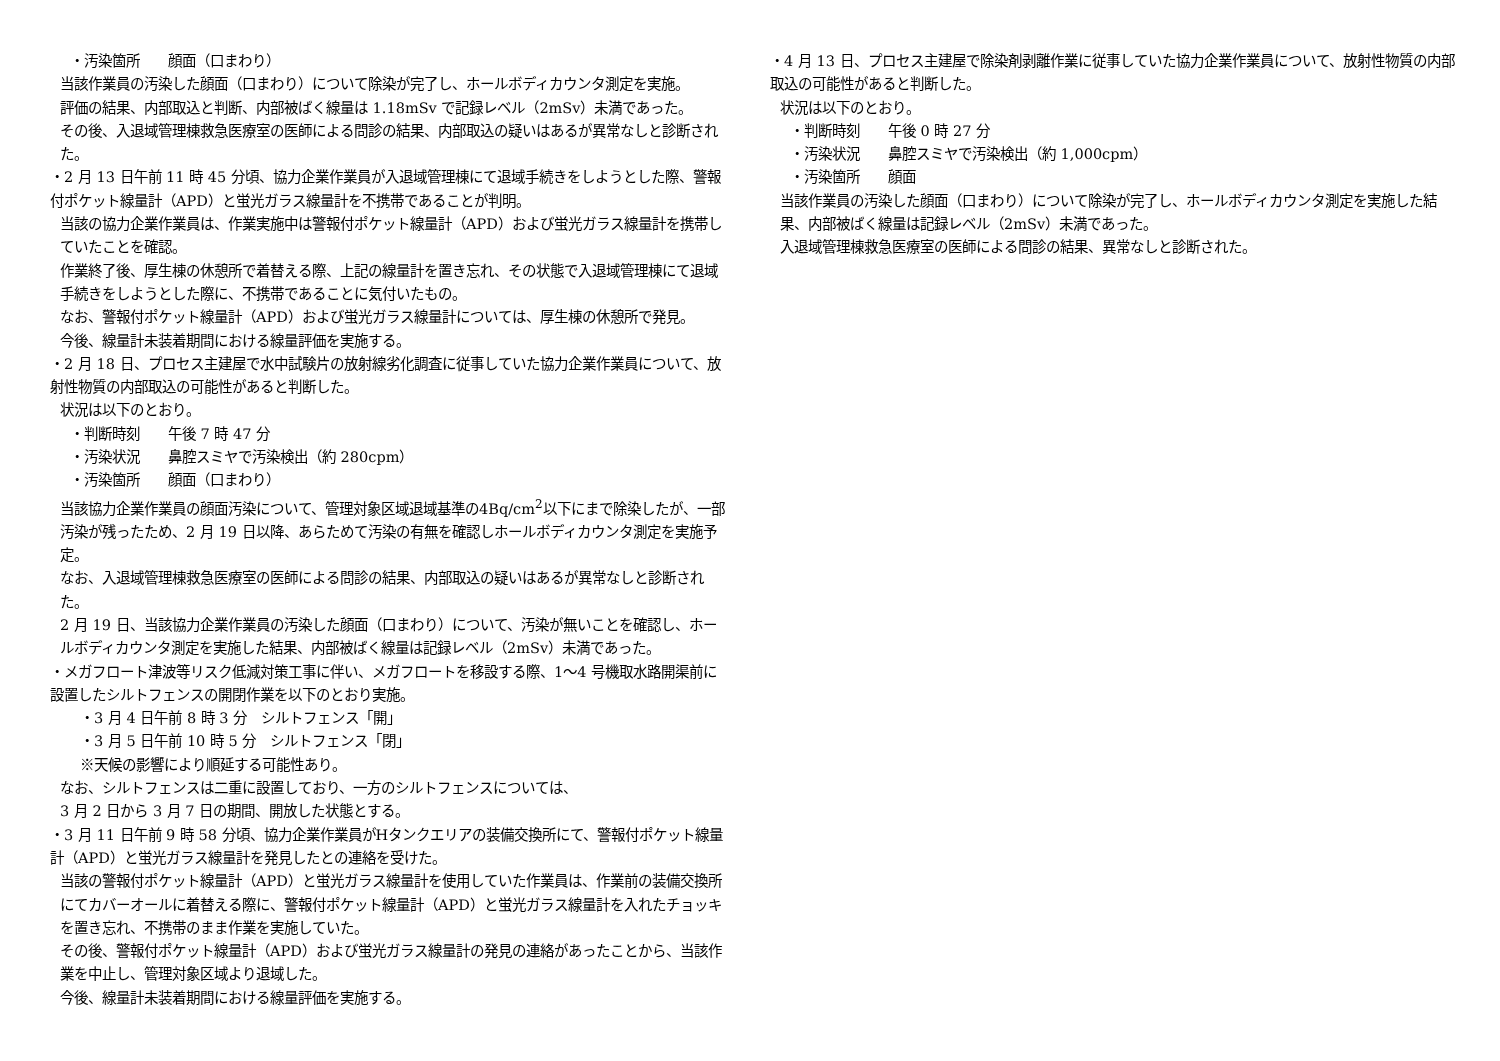・汚染箇所　　顔面（口まわり）
当該作業員の汚染した顔面（口まわり）について除染が完了し、ホールボディカウンタ測定を実施。
評価の結果、内部取込と判断、内部被ばく線量は 1.18mSv で記録レベル（2mSv）未満であった。
その後、入退域管理棟救急医療室の医師による問診の結果、内部取込の疑いはあるが異常なしと診断された。
・2 月 13 日午前 11 時 45 分頃、協力企業作業員が入退域管理棟にて退域手続きをしようとした際、警報付ポケット線量計（APD）と蛍光ガラス線量計を不携帯であることが判明。
当該の協力企業作業員は、作業実施中は警報付ポケット線量計（APD）および蛍光ガラス線量計を携帯していたことを確認。
作業終了後、厚生棟の休憩所で着替える際、上記の線量計を置き忘れ、その状態で入退域管理棟にて退域手続きをしようとした際に、不携帯であることに気付いたもの。
なお、警報付ポケット線量計（APD）および蛍光ガラス線量計については、厚生棟の休憩所で発見。
今後、線量計未装着期間における線量評価を実施する。
・2 月 18 日、プロセス主建屋で水中試験片の放射線劣化調査に従事していた協力企業作業員について、放射性物質の内部取込の可能性があると判断した。
状況は以下のとおり。
・判断時刻　　午後 7 時 47 分
・汚染状況　　鼻腔スミヤで汚染検出（約 280cpm）
・汚染箇所　　顔面（口まわり）
当該協力企業作業員の顔面汚染について、管理対象区域退域基準の4Bq/cm<sup>2</sup>以下にまで除染したが、一部汚染が残ったため、2 月 19 日以降、あらためて汚染の有無を確認しホールボディカウンタ測定を実施予定。
なお、入退域管理棟救急医療室の医師による問診の結果、内部取込の疑いはあるが異常なしと診断された。
2 月 19 日、当該協力企業作業員の汚染した顔面（口まわり）について、汚染が無いことを確認し、ホールボディカウンタ測定を実施した結果、内部被ばく線量は記録レベル（2mSv）未満であった。
・メガフロート津波等リスク低減対策工事に伴い、メガフロートを移設する際、1～4 号機取水路開渠前に設置したシルトフェンスの開閉作業を以下のとおり実施。
・3 月 4 日午前 8 時 3 分　シルトフェンス「開」
・3 月 5 日午前 10 時 5 分　シルトフェンス「閉」
※天候の影響により順延する可能性あり。
なお、シルトフェンスは二重に設置しており、一方のシルトフェンスについては、
3 月 2 日から 3 月 7 日の期間、開放した状態とする。
・3 月 11 日午前 9 時 58 分頃、協力企業作業員がHタンクエリアの装備交換所にて、警報付ポケット線量計（APD）と蛍光ガラス線量計を発見したとの連絡を受けた。
当該の警報付ポケット線量計（APD）と蛍光ガラス線量計を使用していた作業員は、作業前の装備交換所にてカバーオールに着替える際に、警報付ポケット線量計（APD）と蛍光ガラス線量計を入れたチョッキを置き忘れ、不携帯のまま作業を実施していた。
その後、警報付ポケット線量計（APD）および蛍光ガラス線量計の発見の連絡があったことから、当該作業を中止し、管理対象区域より退域した。
今後、線量計未装着期間における線量評価を実施する。
・4 月 13 日、プロセス主建屋で除染剤剥離作業に従事していた協力企業作業員について、放射性物質の内部取込の可能性があると判断した。
状況は以下のとおり。
・判断時刻　　午後 0 時 27 分
・汚染状況　　鼻腔スミヤで汚染検出（約 1,000cpm）
・汚染箇所　　顔面
当該作業員の汚染した顔面（口まわり）について除染が完了し、ホールボディカウンタ測定を実施した結果、内部被ばく線量は記録レベル（2mSv）未満であった。
入退域管理棟救急医療室の医師による問診の結果、異常なしと診断された。